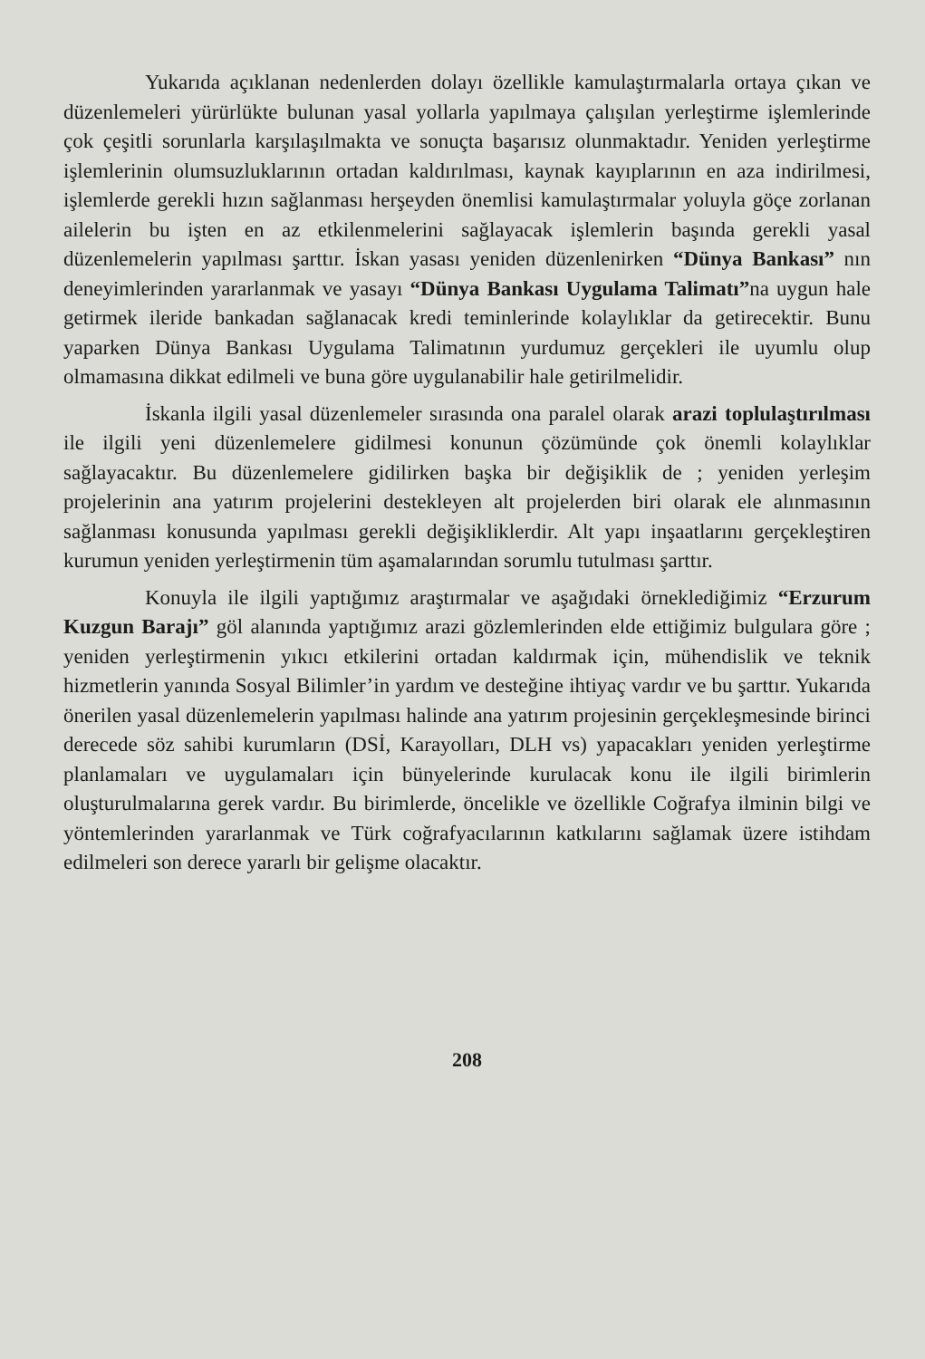Yukarıda açıklanan nedenlerden dolayı özellikle kamulaştırmalarla ortaya çıkan ve düzenlemeleri yürürlükte bulunan yasal yollarla yapılmaya çalışılan yerleştirme işlemlerinde çok çeşitli sorunlarla karşılaşılmakta ve sonuçta başarısız olunmaktadır. Yeniden yerleştirme işlemlerinin olumsuzluklarının ortadan kaldırılması, kaynak kayıplarının en aza indirilmesi, işlemlerde gerekli hızın sağlanması herşeyden önemlisi kamulaştırmalar yoluyla göçe zorlanan ailelerin bu işten en az etkilenmelerini sağlayacak işlemlerin başında gerekli yasal düzenlemelerin yapılması şarttır. İskan yasası yeniden düzenlenirken “Dünya Bankası” nın deneyimlerinden yararlanmak ve yasayı “Dünya Bankası Uygulama Talimatı”na uygun hale getirmek ileride bankadan sağlanacak kredi teminlerinde kolaylıklar da getirecektir. Bunu yaparken Dünya Bankası Uygulama Talimatının yurdumuz gerçekleri ile uyumlu olup olmamasına dikkat edilmeli ve buna göre uygulanabilir hale getirilmelidir.
İskanla ilgili yasal düzenlemeler sırasında ona paralel olarak arazi toplulaştırılması ile ilgili yeni düzenlemelere gidilmesi konunun çözümünde çok önemli kolaylıklar sağlayacaktır. Bu düzenlemelere gidilirken başka bir değişiklik de ; yeniden yerleşim projelerinin ana yatırım projelerini destekleyen alt projelerden biri olarak ele alınmasının sağlanması konusunda yapılması gerekli değişikliklerdir. Alt yapı inşaatlarını gerçekleştiren kurumun yeniden yerleştirmenin tüm aşamalarından sorumlu tutulması şarttır.
Konuyla ile ilgili yaptığımız araştırmalar ve aşağıdaki örneklediğimiz “Erzurum Kuzgun Barajı” göl alanında yaptığımız arazi gözlemlerinden elde ettiğimiz bulgulara göre ; yeniden yerleştirmenin yıkıcı etkilerini ortadan kaldırmak için, mühendislik ve teknik hizmetlerin yanında Sosyal Bilimler’in yardım ve desteğine ihtiyaç vardır ve bu şarttır. Yukarıda önerilen yasal düzenlemelerin yapılması halinde ana yatırım projesinin gerçekleşmesinde birinci derecede söz sahibi kurumların (DSİ, Karayolları, DLH vs) yapacakları yeniden yerleştirme planlamaları ve uygulamaları için bünyelerinde kurulacak konu ile ilgili birimlerin oluşturulmalarına gerek vardır. Bu birimlerde, öncelikle ve özellikle Coğrafya ilminin bilgi ve yöntemlerinden yararlanmak ve Türk coğrafyacılarının katkılarını sağlamak üzere istihdam edilmeleri son derece yararlı bir gelişme olacaktır.
208